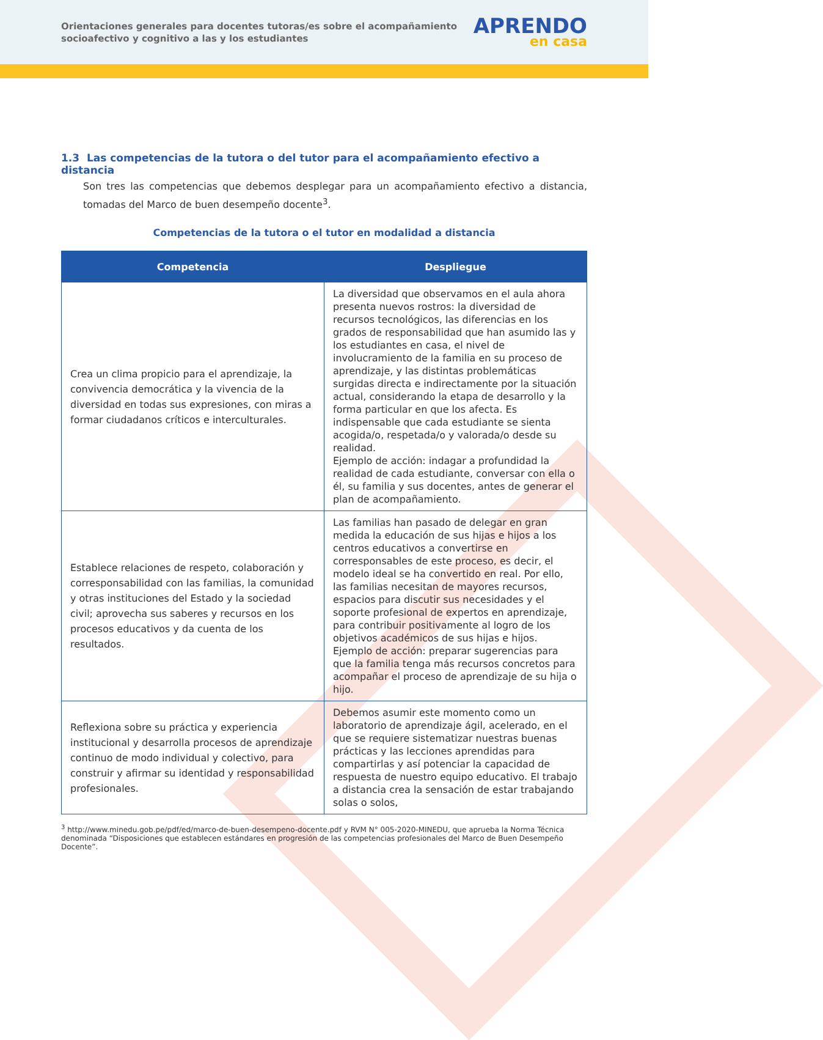Orientaciones generales para docentes tutoras/es sobre el acompañamiento socioafectivo y cognitivo a las y los estudiantes
APRENDO
en casa
1.3 Las competencias de la tutora o del tutor para el acompañamiento efectivo a distancia
Son tres las competencias que debemos desplegar para un acompañamiento efectivo a distancia, tomadas del Marco de buen desempeño docente<sup>3</sup>.
Competencias de la tutora o el tutor en modalidad a distancia
| Competencia | Despliegue |
| --- | --- |
| Crea un clima propicio para el aprendizaje, la convivencia democrática y la vivencia de la diversidad en todas sus expresiones, con miras a formar ciudadanos críticos e interculturales. | La diversidad que observamos en el aula ahora presenta nuevos rostros: la diversidad de recursos tecnológicos, las diferencias en los grados de responsabilidad que han asumido las y los estudiantes en casa, el nivel de involucramiento de la familia en su proceso de aprendizaje, y las distintas problemáticas surgidas directa e indirectamente por la situación actual, considerando la etapa de desarrollo y la forma particular en que los afecta. Es indispensable que cada estudiante se sienta acogida/o, respetada/o y valorada/o desde su realidad. Ejemplo de acción: indagar a profundidad la realidad de cada estudiante, conversar con ella o él, su familia y sus docentes, antes de generar el plan de acompañamiento. |
| Establece relaciones de respeto, colaboración y corresponsabilidad con las familias, la comunidad y otras instituciones del Estado y la sociedad civil; aprovecha sus saberes y recursos en los procesos educativos y da cuenta de los resultados. | Las familias han pasado de delegar en gran medida la educación de sus hijas e hijos a los centros educativos a convertirse en corresponsables de este proceso, es decir, el modelo ideal se ha convertido en real. Por ello, las familias necesitan de mayores recursos, espacios para discutir sus necesidades y el soporte profesional de expertos en aprendizaje, para contribuir positivamente al logro de los objetivos académicos de sus hijas e hijos. Ejemplo de acción: preparar sugerencias para que la familia tenga más recursos concretos para acompañar el proceso de aprendizaje de su hija o hijo. |
| Reflexiona sobre su práctica y experiencia institucional y desarrolla procesos de aprendizaje continuo de modo individual y colectivo, para construir y afirmar su identidad y responsabilidad profesionales. | Debemos asumir este momento como un laboratorio de aprendizaje ágil, acelerado, en el que se requiere sistematizar nuestras buenas prácticas y las lecciones aprendidas para compartirlas y así potenciar la capacidad de respuesta de nuestro equipo educativo. El trabajo a distancia crea la sensación de estar trabajando solas o solos, |
<sup>3</sup> http://www.minedu.gob.pe/pdf/ed/marco-de-buen-desempeno-docente.pdf y RVM N° 005-2020-MINEDU, que aprueba la Norma Técnica denominada “Disposiciones que establecen estándares en progresión de las competencias profesionales del Marco de Buen Desempeño Docente”.